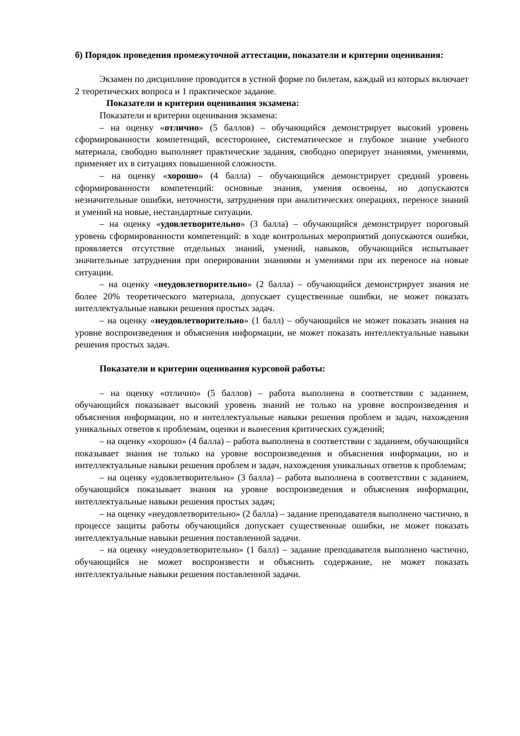б) Порядок проведения промежуточной аттестации, показатели и критерии оценивания:
Экзамен по дисциплине проводится в устной форме по билетам, каждый из которых включает 2 теоретических вопроса и 1 практическое задание.
Показатели и критерии оценивания экзамена:
Показатели и критерии оценивания экзамена:
– на оценку «отлично» (5 баллов) – обучающийся демонстрирует высокий уровень сформированности компетенций, всестороннее, систематическое и глубокое знание учебного материала, свободно выполняет практические задания, свободно оперирует знаниями, умениями, применяет их в ситуациях повышенной сложности.
– на оценку «хорошо» (4 балла) – обучающийся демонстрирует средний уровень сформированности компетенций: основные знания, умения освоены, но допускаются незначительные ошибки, неточности, затруднения при аналитических операциях, переносе знаний и умений на новые, нестандартные ситуации.
– на оценку «удовлетворительно» (3 балла) – обучающийся демонстрирует пороговый уровень сформированности компетенций: в ходе контрольных мероприятий допускаются ошибки, проявляется отсутствие отдельных знаний, умений, навыков, обучающийся испытывает значительные затруднения при оперировании знаниями и умениями при их переносе на новые ситуации.
– на оценку «неудовлетворительно» (2 балла) – обучающийся демонстрирует знания не более 20% теоретического материала, допускает существенные ошибки, не может показать интеллектуальные навыки решения простых задач.
– на оценку «неудовлетворительно» (1 балл) – обучающийся не может показать знания на уровне воспроизведения и объяснения информации, не может показать интеллектуальные навыки решения простых задач.
Показатели и критерии оценивания курсовой работы:
– на оценку «отлично» (5 баллов) – работа выполнена в соответствии с заданием, обучающийся показывает высокий уровень знаний не только на уровне воспроизведения и объяснения информации, но и интеллектуальные навыки решения проблем и задач, нахождения уникальных ответов к проблемам, оценки и вынесения критических суждений;
– на оценку «хорошо» (4 балла) – работа выполнена в соответствии с заданием, обучающийся показывает знания не только на уровне воспроизведения и объяснения информации, но и интеллектуальные навыки решения проблем и задач, нахождения уникальных ответов к проблемам;
– на оценку «удовлетворительно» (3 балла) – работа выполнена в соответствии с заданием, обучающийся показывает знания на уровне воспроизведения и объяснения информации, интеллектуальные навыки решения простых задач;
– на оценку «неудовлетворительно» (2 балла) – задание преподавателя выполнено частично, в процессе защиты работы обучающийся допускает существенные ошибки, не может показать интеллектуальные навыки решения поставленной задачи.
– на оценку «неудовлетворительно» (1 балл) – задание преподавателя выполнено частично, обучающийся не может воспроизвести и объяснить содержание, не может показать интеллектуальные навыки решения поставленной задачи.